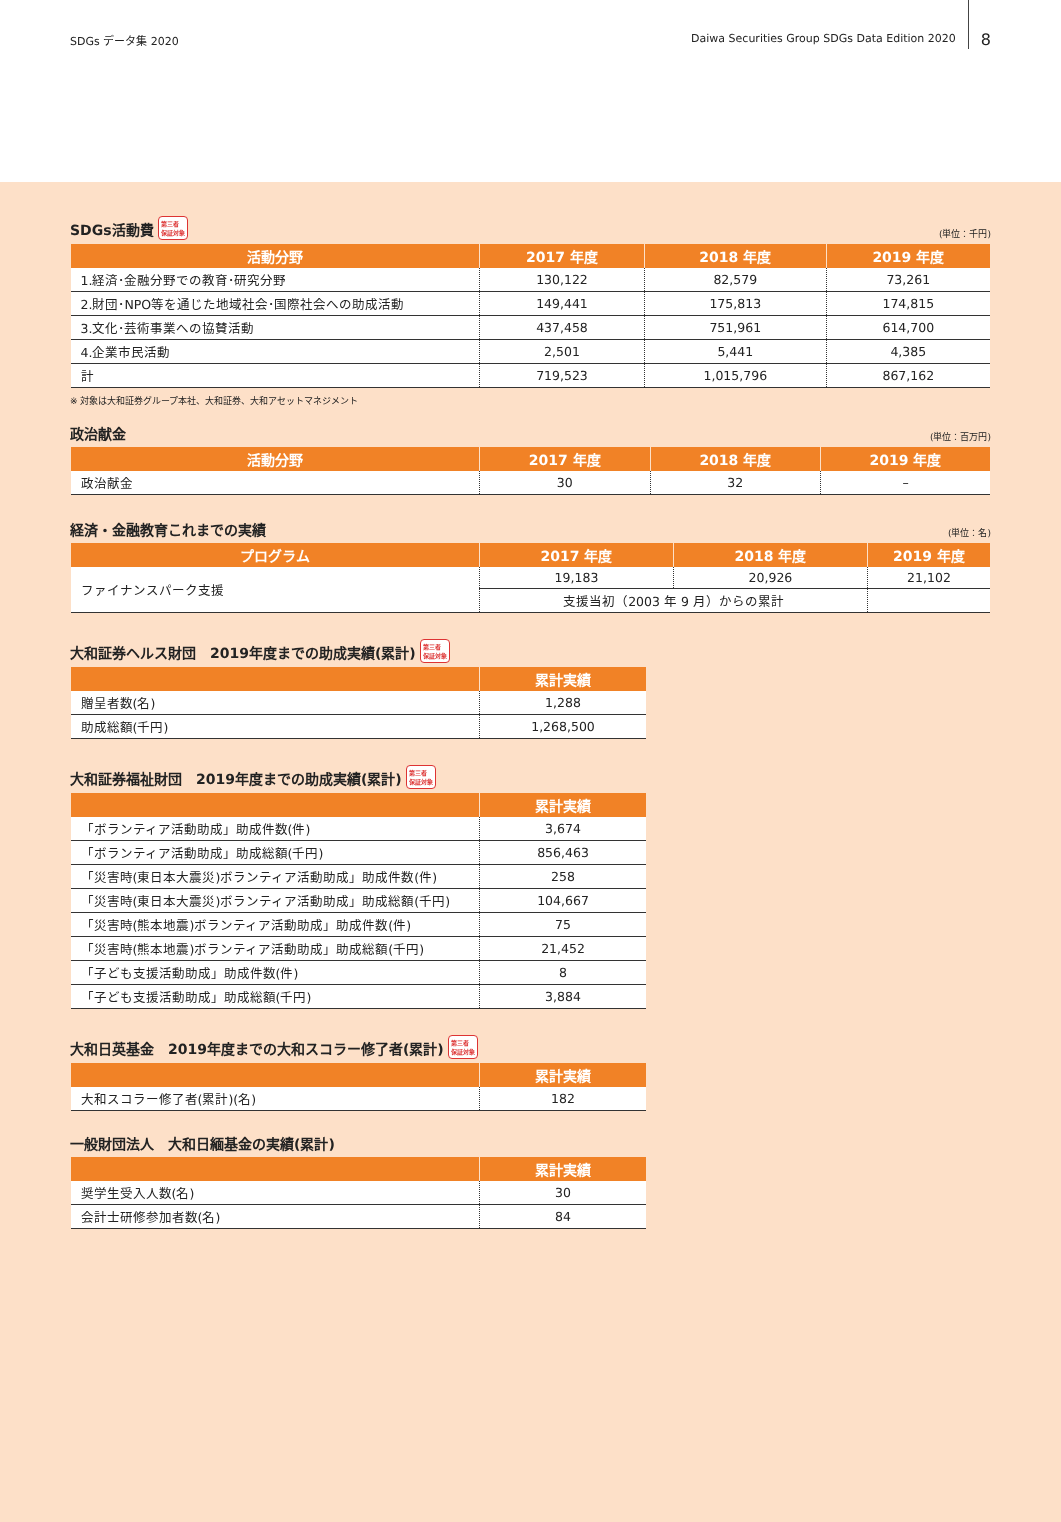SDGs データ集 2020 Daiwa Securities Group SDGs Data Edition 2020 8
SDGs活動費 第三者
保証対象 (単位：千円)
| 活動分野 | 2017 年度 | 2018 年度 | 2019 年度 |
| --- | --- | --- | --- |
| 1.経済･金融分野での教育･研究分野 | 130,122 | 82,579 | 73,261 |
| 2.財団･NPO等を通じた地域社会･国際社会への助成活動 | 149,441 | 175,813 | 174,815 |
| 3.文化･芸術事業への協賛活動 | 437,458 | 751,961 | 614,700 |
| 4.企業市民活動 | 2,501 | 5,441 | 4,385 |
| 計 | 719,523 | 1,015,796 | 867,162 |
※ 対象は大和証券グループ本社、大和証券、大和アセットマネジメント
政治献金 (単位：百万円)
| 活動分野 | 2017 年度 | 2018 年度 | 2019 年度 |
| --- | --- | --- | --- |
| 政治献金 | 30 | 32 | – |
経済・金融教育これまでの実績 (単位：名)
| プログラム | 2017 年度 | 2018 年度 | 2019 年度 |
| --- | --- | --- | --- |
| ファイナンスパーク支援 | 19,183 | 20,926 | 21,102 |
| | 支援当初（2003 年 9 月）からの累計 | | |
大和証券ヘルス財団　2019年度までの助成実績(累計) 第三者
保証対象
| | 累計実績 |
| --- | --- |
| 贈呈者数(名) | 1,288 |
| 助成総額(千円) | 1,268,500 |
大和証券福祉財団　2019年度までの助成実績(累計) 第三者
保証対象
| | 累計実績 |
| --- | --- |
| 「ボランティア活動助成」助成件数(件) | 3,674 |
| 「ボランティア活動助成」助成総額(千円) | 856,463 |
| 「災害時(東日本大震災)ボランティア活動助成」助成件数(件) | 258 |
| 「災害時(東日本大震災)ボランティア活動助成」助成総額(千円) | 104,667 |
| 「災害時(熊本地震)ボランティア活動助成」助成件数(件) | 75 |
| 「災害時(熊本地震)ボランティア活動助成」助成総額(千円) | 21,452 |
| 「子ども支援活動助成」助成件数(件) | 8 |
| 「子ども支援活動助成」助成総額(千円) | 3,884 |
大和日英基金　2019年度までの大和スコラー修了者(累計) 第三者
保証対象
| | 累計実績 |
| --- | --- |
| 大和スコラー修了者(累計)(名) | 182 |
一般財団法人　大和日緬基金の実績(累計)
| | 累計実績 |
| --- | --- |
| 奨学生受入人数(名) | 30 |
| 会計士研修参加者数(名) | 84 |